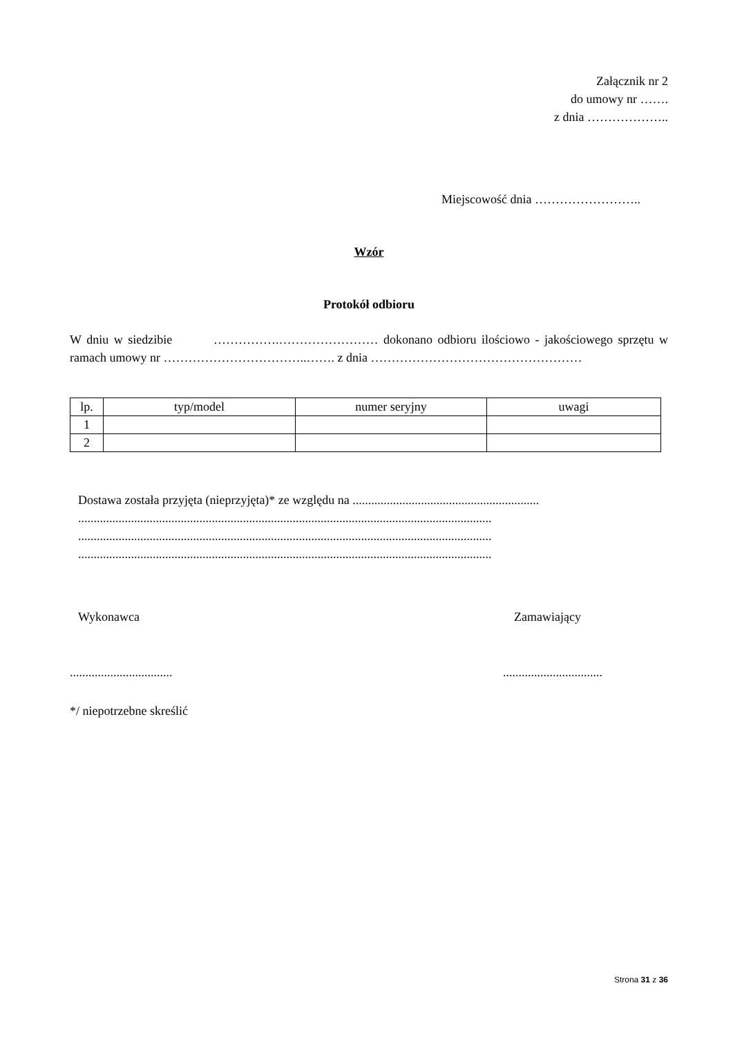Załącznik nr 2
do umowy nr …….
z dnia ………………..
Miejscowość dnia ……………………..
Wzór
Protokół odbioru
W dniu w siedzibie …………….…………………… dokonano odbioru ilościowo - jakościowego sprzętu w ramach umowy nr ……………………………..……. z dnia ……………………………………………
| lp. | typ/model | numer seryjny | uwagi |
| --- | --- | --- | --- |
| 1 | | | |
| 2 | | | |
Dostawa została przyjęta (nieprzyjęta)* ze względu na ............................................................
.....................................................................................................................................
.....................................................................................................................................
.....................................................................................................................................
Wykonawca Zamawiający
.................................
................................
*/ niepotrzebne skreślić
Strona 31 z 36